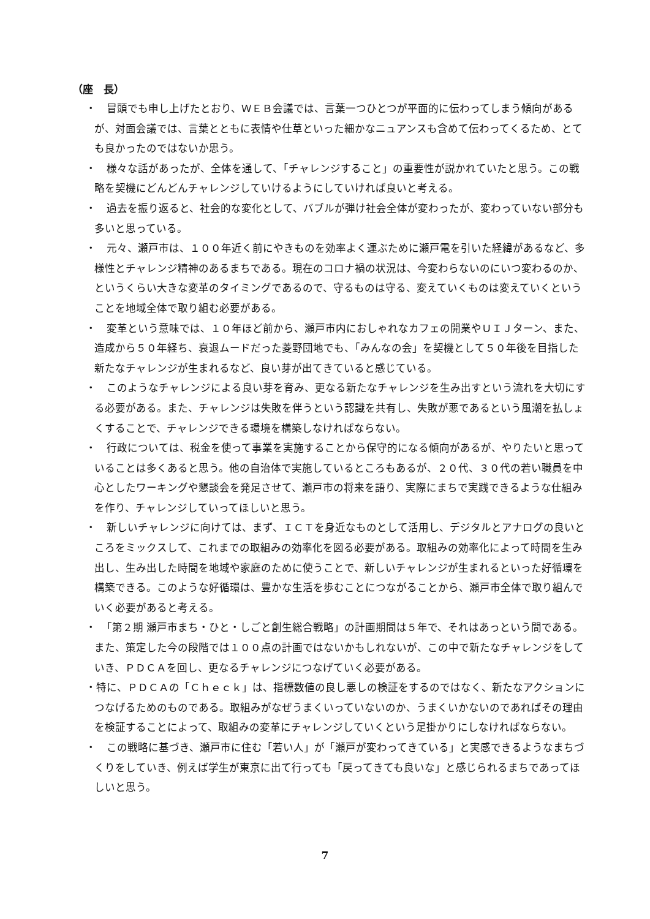（座　長）
・　冒頭でも申し上げたとおり、ＷＥＢ会議では、言葉一つひとつが平面的に伝わってしまう傾向があるが、対面会議では、言葉とともに表情や仕草といった細かなニュアンスも含めて伝わってくるため、とても良かったのではないか思う。
・　様々な話があったが、全体を通して、「チャレンジすること」の重要性が説かれていたと思う。この戦略を契機にどんどんチャレンジしていけるようにしていければ良いと考える。
・　過去を振り返ると、社会的な変化として、バブルが弾け社会全体が変わったが、変わっていない部分も多いと思っている。
・　元々、瀬戸市は、１００年近く前にやきものを効率よく運ぶために瀬戸電を引いた経緯があるなど、多様性とチャレンジ精神のあるまちである。現在のコロナ禍の状況は、今変わらないのにいつ変わるのか、というくらい大きな変革のタイミングであるので、守るものは守る、変えていくものは変えていくということを地域全体で取り組む必要がある。
・　変革という意味では、１０年ほど前から、瀬戸市内におしゃれなカフェの開業やＵＩＪターン、また、造成から５０年経ち、衰退ムードだった菱野団地でも、「みんなの会」を契機として５０年後を目指した新たなチャレンジが生まれるなど、良い芽が出てきていると感じている。
・　このようなチャレンジによる良い芽を育み、更なる新たなチャレンジを生み出すという流れを大切にする必要がある。また、チャレンジは失敗を伴うという認識を共有し、失敗が悪であるという風潮を払しょくすることで、チャレンジできる環境を構築しなければならない。
・　行政については、税金を使って事業を実施することから保守的になる傾向があるが、やりたいと思っていることは多くあると思う。他の自治体で実施しているところもあるが、２０代、３０代の若い職員を中心としたワーキングや懇談会を発足させて、瀬戸市の将来を語り、実際にまちで実践できるような仕組みを作り、チャレンジしていってほしいと思う。
・　新しいチャレンジに向けては、まず、ＩＣＴを身近なものとして活用し、デジタルとアナログの良いところをミックスして、これまでの取組みの効率化を図る必要がある。取組みの効率化によって時間を生み出し、生み出した時間を地域や家庭のために使うことで、新しいチャレンジが生まれるといった好循環を構築できる。このような好循環は、豊かな生活を歩むことにつながることから、瀬戸市全体で取り組んでいく必要があると考える。
・　「第２期 瀬戸市まち・ひと・しごと創生総合戦略」の計画期間は５年で、それはあっという間である。また、策定した今の段階では１００点の計画ではないかもしれないが、この中で新たなチャレンジをしていき、ＰＤＣＡを回し、更なるチャレンジにつなげていく必要がある。
・特に、ＰＤＣＡの「Ｃｈｅｃｋ」は、指標数値の良し悪しの検証をするのではなく、新たなアクションにつなげるためのものである。取組みがなぜうまくいっていないのか、うまくいかないのであればその理由を検証することによって、取組みの変革にチャレンジしていくという足掛かりにしなければならない。
・　この戦略に基づき、瀬戸市に住む「若い人」が「瀬戸が変わってきている」と実感できるようなまちづくりをしていき、例えば学生が東京に出て行っても「戻ってきても良いな」と感じられるまちであってほしいと思う。
7